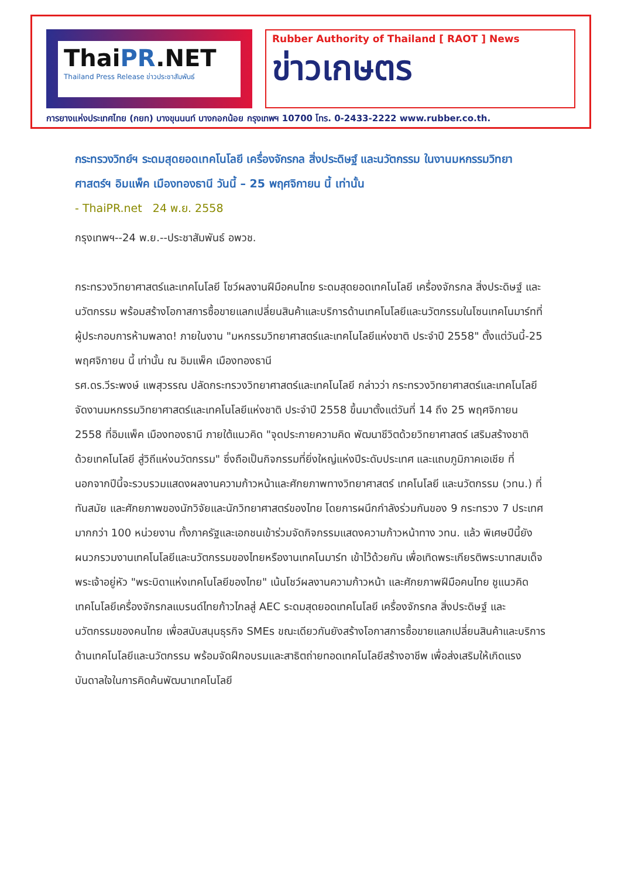ThaiPR.NET
Thailand Press Release ข่าวประชาสัมพันธ์
Rubber Authority of Thailand [ RAOT ] News
ข่าวเกษตร
การยางแห่งประเทศไทย (กยท) บางขุนนนท์ บางกอกน้อย กรุงเทพฯ 10700 โทร. 0-2433-2222 www.rubber.co.th.
กระทรวงวิทย์ฯ ระดมสุดยอดเทคโนโลยี เครื่องจักรกล สิ่งประดิษฐ์ และนวัตกรรม ในงานมหกรรมวิทยาศาสตร์ฯ อิมแพ็ค เมืองทองธานี วันนี้ – 25 พฤศจิกายน นี้ เท่านั้น
- ThaiPR.net 24 พ.ย. 2558
กรุงเทพฯ--24 พ.ย.--ประชาสัมพันธ์ อพวช.
กระทรวงวิทยาศาสตร์และเทคโนโลยี โชว์ผลงานฝีมือคนไทย ระดมสุดยอดเทคโนโลยี เครื่องจักรกล สิ่งประดิษฐ์ และนวัตกรรม พร้อมสร้างโอกาสการซื้อขายแลกเปลี่ยนสินค้าและบริการด้านเทคโนโลยีและนวัตกรรมในโซนเทคโนมาร์ทที่ผู้ประกอบการห้ามพลาด! ภายในงาน "มหกรรมวิทยาศาสตร์และเทคโนโลยีแห่งชาติ ประจำปี 2558" ตั้งแต่วันนี้-25 พฤศจิกายน นี้ เท่านั้น ณ อิมแพ็ค เมืองทองธานี
รศ.ดร.วีระพงษ์ แพสุวรรณ ปลัดกระทรวงวิทยาศาสตร์และเทคโนโลยี กล่าวว่า กระทรวงวิทยาศาสตร์และเทคโนโลยีจัดงานมหกรรมวิทยาศาสตร์และเทคโนโลยีแห่งชาติ ประจำปี 2558 ขึ้นมาตั้งแต่วันที่ 14 ถึง 25 พฤศจิกายน 2558 ที่อิมแพ็ค เมืองทองธานี ภายใต้แนวคิด "จุดประกายความคิด พัฒนาชีวิตด้วยวิทยาศาสตร์ เสริมสร้างชาติด้วยเทคโนโลยี สู่วิถีแห่งนวัตกรรม" ซึ่งถือเป็นกิจกรรมที่ยิ่งใหญ่แห่งปีระดับประเทศ และแถบภูมิภาคเอเชีย ที่นอกจากปีนี้จะรวบรวมแสดงผลงานความก้าวหน้าและศักยภาพทางวิทยาศาสตร์ เทคโนโลยี และนวัตกรรม (วทน.) ที่ทันสมัย และศักยภาพของนักวิจัยและนักวิทยาศาสตร์ของไทย โดยการผนึกกำลังร่วมกันของ 9 กระทรวง 7 ประเทศ มากกว่า 100 หน่วยงาน ทั้งภาครัฐและเอกชนเข้าร่วมจัดกิจกรรมแสดงความก้าวหน้าทาง วทน. แล้ว พิเศษปีนี้ยังผนวกรวมงานเทคโนโลยีและนวัตกรรมของไทยหรืองานเทคโนมาร์ท เข้าไว้ด้วยกัน เพื่อเทิดพระเกียรติพระบาทสมเด็จพระเจ้าอยู่หัว "พระบิดาแห่งเทคโนโลยีของไทย" เน้นโชว์ผลงานความก้าวหน้า และศักยภาพฝีมือคนไทย ชูแนวคิดเทคโนโลยีเครื่องจักรกลแบรนด์ไทยก้าวไกลสู่ AEC ระดมสุดยอดเทคโนโลยี เครื่องจักรกล สิ่งประดิษฐ์ และนวัตกรรมของคนไทย เพื่อสนับสนุนธุรกิจ SMEs ขณะเดียวกันยังสร้างโอกาสการซื้อขายแลกเปลี่ยนสินค้าและบริการด้านเทคโนโลยีและนวัตกรรม พร้อมจัดฝึกอบรมและสาธิตถ่ายทอดเทคโนโลยีสร้างอาชีพ เพื่อส่งเสริมให้เกิดแรงบันดาลใจในการคิดค้นพัฒนาเทคโนโลยี